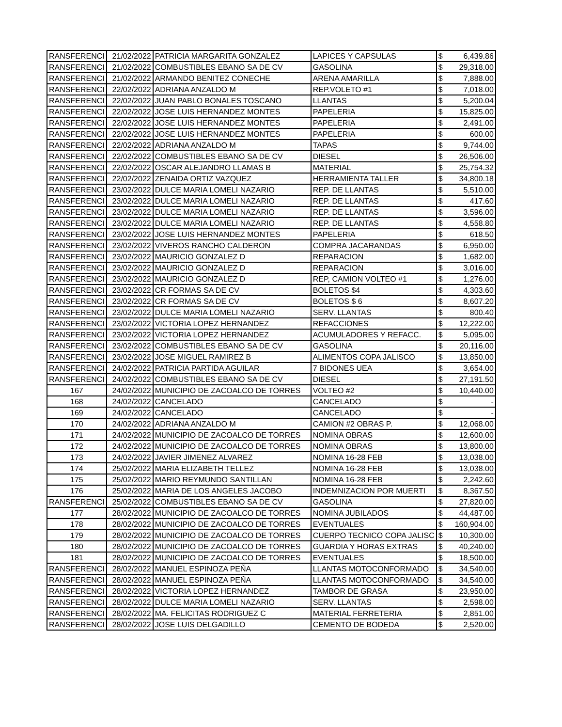| RANSFERENCI | 21/02/2022 | PATRICIA MARGARITA GONZALEZ | LAPICES Y CAPSULAS | $ | 6,439.86 |
| RANSFERENCI | 21/02/2022 | COMBUSTIBLES EBANO SA DE CV | GASOLINA | $ | 29,318.00 |
| RANSFERENCI | 21/02/2022 | ARMANDO BENITEZ CONECHE | ARENA AMARILLA | $ | 7,888.00 |
| RANSFERENCI | 22/02/2022 | ADRIANA ANZALDO M | REP.VOLETO #1 | $ | 7,018.00 |
| RANSFERENCI | 22/02/2022 | JUAN PABLO BONALES TOSCANO | LLANTAS | $ | 5,200.04 |
| RANSFERENCI | 22/02/2022 | JOSE LUIS HERNANDEZ MONTES | PAPELERIA | $ | 15,825.00 |
| RANSFERENCI | 22/02/2022 | JOSE LUIS HERNANDEZ MONTES | PAPELERIA | $ | 2,491.00 |
| RANSFERENCI | 22/02/2022 | JOSE LUIS HERNANDEZ MONTES | PAPELERIA | $ | 600.00 |
| RANSFERENCI | 22/02/2022 | ADRIANA ANZALDO M | TAPAS | $ | 9,744.00 |
| RANSFERENCI | 22/02/2022 | COMBUSTIBLES EBANO SA DE CV | DIESEL | $ | 26,506.00 |
| RANSFERENCI | 22/02/2022 | OSCAR ALEJANDRO LLAMAS B | MATERIAL | $ | 25,754.32 |
| RANSFERENCI | 22/02/2022 | ZENAIDA ORTIZ VAZQUEZ | HERRAMIENTA TALLER | $ | 34,800.18 |
| RANSFERENCI | 23/02/2022 | DULCE MARIA LOMELI NAZARIO | REP. DE LLANTAS | $ | 5,510.00 |
| RANSFERENCI | 23/02/2022 | DULCE MARIA LOMELI NAZARIO | REP. DE LLANTAS | $ | 417.60 |
| RANSFERENCI | 23/02/2022 | DULCE MARIA LOMELI NAZARIO | REP. DE LLANTAS | $ | 3,596.00 |
| RANSFERENCI | 23/02/2022 | DULCE MARIA LOMELI NAZARIO | REP. DE LLANTAS | $ | 4,558.80 |
| RANSFERENCI | 23/02/2022 | JOSE LUIS HERNANDEZ MONTES | PAPELERIA | $ | 618.50 |
| RANSFERENCI | 23/02/2022 | VIVEROS RANCHO CALDERON | COMPRA JACARANDAS | $ | 6,950.00 |
| RANSFERENCI | 23/02/2022 | MAURICIO GONZALEZ D | REPARACION | $ | 1,682.00 |
| RANSFERENCI | 23/02/2022 | MAURICIO GONZALEZ D | REPARACION | $ | 3,016.00 |
| RANSFERENCI | 23/02/2022 | MAURICIO GONZALEZ D | REP, CAMION VOLTEO #1 | $ | 1,276.00 |
| RANSFERENCI | 23/02/2022 | CR FORMAS SA DE CV | BOLETOS $4 | $ | 4,303.60 |
| RANSFERENCI | 23/02/2022 | CR FORMAS SA DE CV | BOLETOS $ 6 | $ | 8,607.20 |
| RANSFERENCI | 23/02/2022 | DULCE MARIA LOMELI NAZARIO | SERV. LLANTAS | $ | 800.40 |
| RANSFERENCI | 23/02/2022 | VICTORIA LOPEZ HERNANDEZ | REFACCIONES | $ | 12,222.00 |
| RANSFERENCI | 23/02/2022 | VICTORIA LOPEZ HERNANDEZ | ACUMULADORES Y REFACC. | $ | 5,095.00 |
| RANSFERENCI | 23/02/2022 | COMBUSTIBLES EBANO SA DE CV | GASOLINA | $ | 20,116.00 |
| RANSFERENCI | 23/02/2022 | JOSE MIGUEL RAMIREZ B | ALIMENTOS COPA JALISCO | $ | 13,850.00 |
| RANSFERENCI | 24/02/2022 | PATRICIA PARTIDA AGUILAR | 7 BIDONES UEA | $ | 3,654.00 |
| RANSFERENCI | 24/02/2022 | COMBUSTIBLES EBANO SA DE CV | DIESEL | $ | 27,191.50 |
| 167 | 24/02/2022 | MUNICIPIO DE ZACOALCO DE TORRES | VOLTEO #2 | $ | 10,440.00 |
| 168 | 24/02/2022 | CANCELADO | CANCELADO | $ | - |
| 169 | 24/02/2022 | CANCELADO | CANCELADO | $ | - |
| 170 | 24/02/2022 | ADRIANA ANZALDO M | CAMION #2 OBRAS P. | $ | 12,068.00 |
| 171 | 24/02/2022 | MUNICIPIO DE ZACOALCO DE TORRES | NOMINA OBRAS | $ | 12,600.00 |
| 172 | 24/02/2022 | MUNICIPIO DE ZACOALCO DE TORRES | NOMINA OBRAS | $ | 13,800.00 |
| 173 | 24/02/2022 | JAVIER JIMENEZ ALVAREZ | NOMINA 16-28 FEB | $ | 13,038.00 |
| 174 | 25/02/2022 | MARIA ELIZABETH TELLEZ | NOMINA 16-28 FEB | $ | 13,038.00 |
| 175 | 25/02/2022 | MARIO REYMUNDO SANTILLAN | NOMINA 16-28 FEB | $ | 2,242.60 |
| 176 | 25/02/2022 | MARIA DE LOS ANGELES JACOBO | INDEMNIZACION POR MUERTI | $ | 8,367.50 |
| RANSFERENCI | 25/02/2022 | COMBUSTIBLES EBANO SA DE CV | GASOLINA | $ | 27,820.00 |
| 177 | 28/02/2022 | MUNICIPIO DE ZACOALCO DE TORRES | NOMINA JUBILADOS | $ | 44,487.00 |
| 178 | 28/02/2022 | MUNICIPIO DE ZACOALCO DE TORRES | EVENTUALES | $ | 160,904.00 |
| 179 | 28/02/2022 | MUNICIPIO DE ZACOALCO DE TORRES | CUERPO TECNICO COPA JALISC | $ | 10,300.00 |
| 180 | 28/02/2022 | MUNICIPIO DE ZACOALCO DE TORRES | GUARDIA Y HORAS EXTRAS | $ | 40,240.00 |
| 181 | 28/02/2022 | MUNICIPIO DE ZACOALCO DE TORRES | EVENTUALES | $ | 18,500.00 |
| RANSFERENCI | 28/02/2022 | MANUEL ESPINOZA PEÑA | LLANTAS MOTOCONFORMADO | $ | 34,540.00 |
| RANSFERENCI | 28/02/2022 | MANUEL ESPINOZA PEÑA | LLANTAS MOTOCONFORMADO | $ | 34,540.00 |
| RANSFERENCI | 28/02/2022 | VICTORIA LOPEZ HERNANDEZ | TAMBOR DE GRASA | $ | 23,950.00 |
| RANSFERENCI | 28/02/2022 | DULCE MARIA LOMELI NAZARIO | SERV. LLANTAS | $ | 2,598.00 |
| RANSFERENCI | 28/02/2022 | MA. FELICITAS RODRIGUEZ C | MATERIAL FERRETERIA | $ | 2,851.00 |
| RANSFERENCI | 28/02/2022 | JOSE LUIS DELGADILLO | CEMENTO DE BODEDA | $ | 2,520.00 |